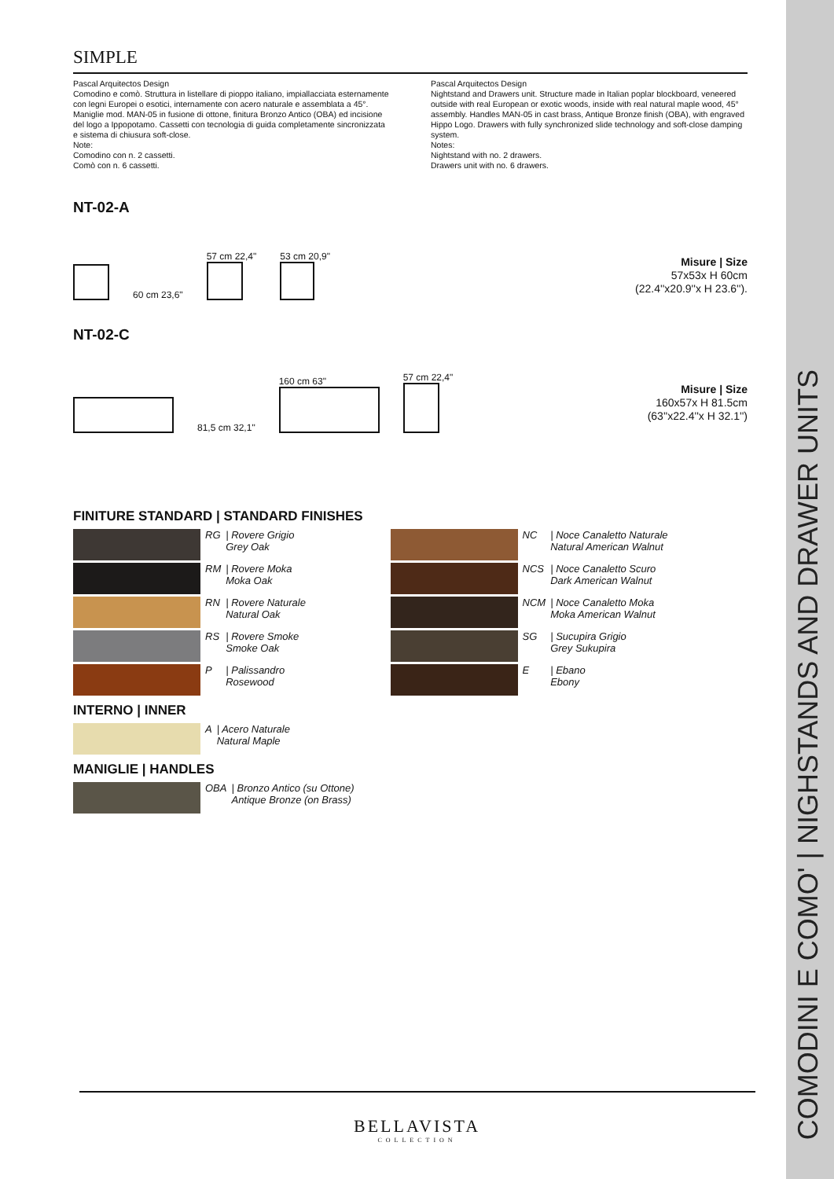COMODINI E COMO' | NIGHSTANDS AND DRAWER UNITS
SIMPLE
Pascal Arquitectos Design
Comodino e comò. Struttura in listellare di pioppo italiano, impiallacciata esternamente con legni Europei o esotici, internamente con acero naturale e assemblata a 45°. Maniglie mod. MAN-05 in fusione di ottone, finitura Bronzo Antico (OBA) ed incisione del logo a Ippopotamo. Cassetti con tecnologia di guida completamente sincronizzata e sistema di chiusura soft-close.
Note:
Comodino con n. 2 cassetti.
Comò con n. 6 cassetti.
Pascal Arquitectos Design
Nightstand and Drawers unit. Structure made in Italian poplar blockboard, veneered outside with real European or exotic woods, inside with real natural maple wood, 45° assembly. Handles MAN-05 in cast brass, Antique Bronze finish (OBA), with engraved Hippo Logo. Drawers with fully synchronized slide technology and soft-close damping system.
Notes:
Nightstand with no. 2 drawers.
Drawers unit with no. 6 drawers.
NT-02-A
60 cm 23,6"
57 cm 22,4"
53 cm 20,9"
Misure | Size
57x53x H 60cm
(22.4''x20.9''x H 23.6'').
NT-02-C
81,5 cm 32,1"
160 cm 63"
57 cm 22,4"
Misure | Size
160x57x H 81.5cm
(63''x22.4''x H 32.1'')
FINITURE STANDARD | STANDARD FINISHES
| | RG | / Rovere Grigio Grey Oak |
| | RM | / Rovere Moka Moka Oak |
| | RN | / Rovere Naturale Natural Oak |
| | RS | / Rovere Smoke Smoke Oak |
| | P | / Palissandro Rosewood |
INTERNO | INNER
| | A | / Acero Naturale Natural Maple |
MANIGLIE | HANDLES
| | OBA | / Bronzo Antico (su Ottone) Antique Bronze (on Brass) |
| | NC | / Noce Canaletto Naturale Natural American Walnut |
| | NCS | / Noce Canaletto Scuro Dark American Walnut |
| | NCM | / Noce Canaletto Moka Moka American Walnut |
| | SG | / Sucupira Grigio Grey Sukupira |
| | E | / Ebano Ebony |
BELLAVISTA
COLLECTION